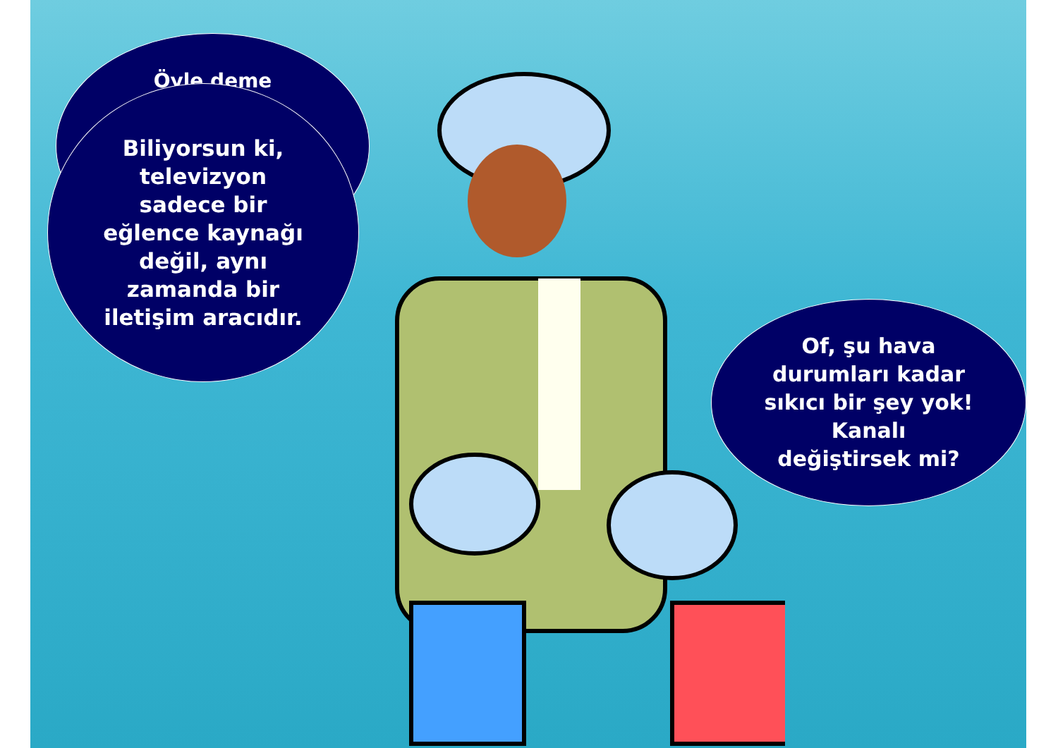Öyle deme
Biliyorsun ki,
televizyon
sadece bir
eğlence kaynağı
değil, aynı
zamanda bir
iletişim aracıdır.
Of, şu hava
durumları kadar
sıkıcı bir şey yok!
Kanalı
değiştirsek mi?